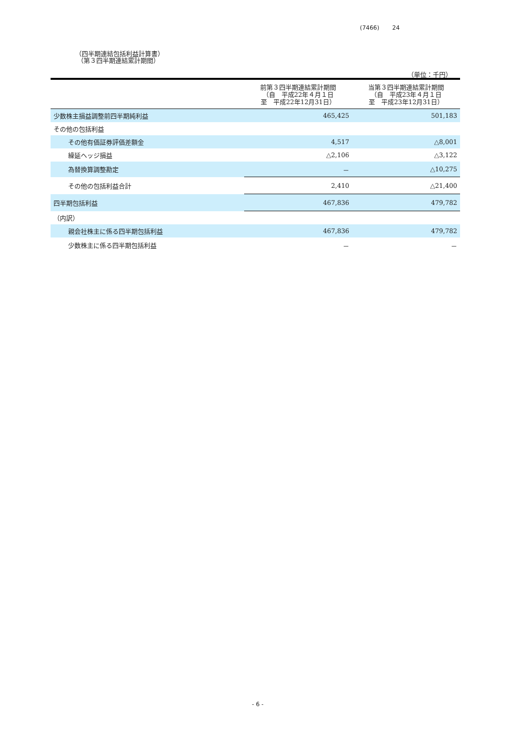(7466) 24
（四半期連結包括利益計算書）
（第３四半期連結累計期間）
（単位：千円）
| | 前第３四半期連結累計期間 （自 平成22年４月１日 至 平成22年12月31日） | 当第３四半期連結累計期間 （自 平成23年４月１日 至 平成23年12月31日） |
| --- | --- | --- |
| 少数株主損益調整前四半期純利益 | 465,425 | 501,183 |
| その他の包括利益 | | |
| その他有価証券評価差額金 | 4,517 | △8,001 |
| 繰延ヘッジ損益 | △2,106 | △3,122 |
| 為替換算調整勘定 | － | △10,275 |
| その他の包括利益合計 | 2,410 | △21,400 |
| 四半期包括利益 | 467,836 | 479,782 |
| （内訳） | | |
| 親会社株主に係る四半期包括利益 | 467,836 | 479,782 |
| 少数株主に係る四半期包括利益 | － | － |
- 6 -